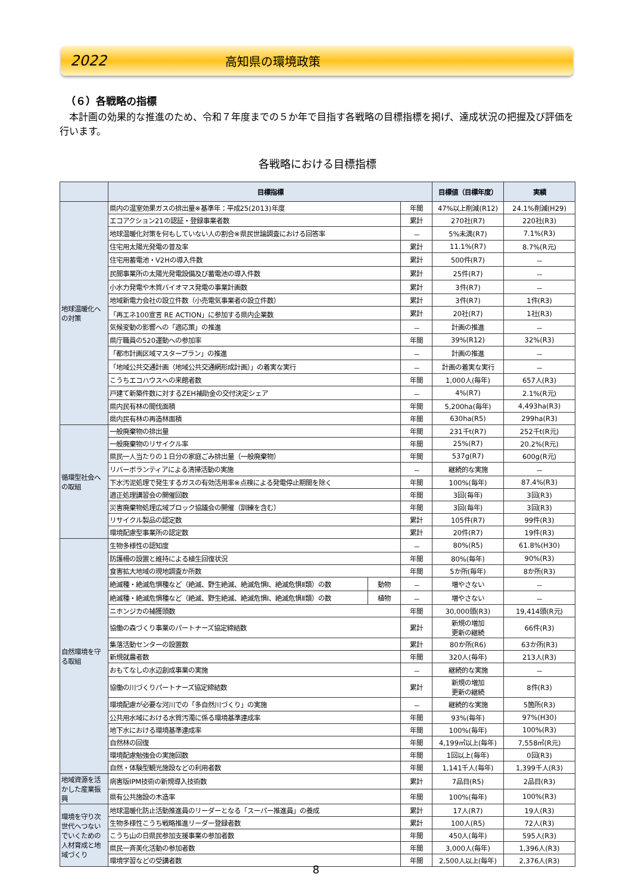2022 高知県の環境政策
（６）各戦略の指標
本計画の効果的な推進のため、令和７年度までの５か年で目指す各戦略の目標指標を掲げ、達成状況の把握及び評価を行います。
各戦略における目標指標
| | 目標指標 | | | 目標値（目標年度） | 実績 | |
| --- | --- | --- | --- | --- | --- | --- |
| 地球温暖化への対策 | 県内の温室効果ガスの排出量※基準年：平成25(2013)年度 | | 年間 | 47%以上削減(R12) | 24.1%削減(H29) | |
| | エコアクション21の認証・登録事業者数 | | 累計 | 270社(R7) | 220社(R3) | |
| | 地球温暖化対策を何もしていない人の割合※県民世論調査における回答率 | | － | 5%未満(R7) | 7.1%(R3) | |
| | 住宅用太陽光発電の普及率 | | 累計 | 11.1%(R7) | 8.7%(R元) | |
| | 住宅用蓄電池・V2Hの導入件数 | | 累計 | 500件(R7) | － | |
| | 民間事業所の太陽光発電設備及び蓄電池の導入件数 | | 累計 | 25件(R7) | － | |
| | 小水力発電や木質バイオマス発電の事業計画数 | | 累計 | 3件(R7) | － | |
| | 地域新電力会社の設立件数（小売電気事業者の設立件数） | | 累計 | 3件(R7) | 1件(R3) | |
| | 「再エネ100宣言 RE ACTION」に参加する県内企業数 | | 累計 | 20社(R7) | 1社(R3) | |
| | 気候変動の影響への「適応策」の推進 | | － | 計画の推進 | － | |
| | 県庁職員の520運動への参加率 | | 年間 | 39%(R12) | 32%(R3) | |
| | 「都市計画区域マスタープラン」の推進 | | － | 計画の推進 | － | |
| | 「地域公共交通計画（地域公共交通網形成計画）」の着実な実行 | | － | 計画の着実な実行 | － | |
| | こうちエコハウスへの来館者数 | | 年間 | 1,000人(毎年) | 657人(R3) | |
| | 戸建て新築件数に対するZEH補助金の交付決定シェア | | － | 4%(R7) | 2.1%(R元) | |
| | 県内民有林の間伐面積 | | 年間 | 5,200ha(毎年) | 4,493ha(R3) | |
| | 県内民有林の再造林面積 | | 年間 | 630ha(R5) | 299ha(R3) | |
| 循環型社会への取組 | 一般廃棄物の排出量 | | 年間 | 231千t(R7) | 252千t(R元) | |
| | 一般廃棄物のリサイクル率 | | 年間 | 25%(R7) | 20.2%(R元) | |
| | 県民一人当たりの１日分の家庭ごみ排出量（一般廃棄物） | | 年間 | 537g(R7) | 600g(R元) | |
| | リバーボランティアによる清掃活動の実施 | | － | 継続的な実施 | － | |
| | 下水汚泥処理で発生するガスの有効活用率※点検による発電停止期間を除く | | 年間 | 100%(毎年) | 87.4%(R3) | |
| | 適正処理講習会の開催回数 | | 年間 | 3回(毎年) | 3回(R3) | |
| | 災害廃棄物処理広域ブロック協議会の開催（訓練を含む） | | 年間 | 3回(毎年) | 3回(R3) | |
| | リサイクル製品の認定数 | | 累計 | 105件(R7) | 99件(R3) | |
| | 環境配慮型事業所の認定数 | | 累計 | 20件(R7) | 19件(R3) | |
| 自然環境を守る取組 | 生物多様性の認知度 | | － | 80%(R5) | 61.8%(H30) | |
| | 防護柵の設置と維持による植生回復状況 | | 年間 | 80%(毎年) | 90%(R3) | |
| | 食害拡大地域の現地調査か所数 | | 年間 | 5か所(毎年) | 8か所(R3) | |
| | 絶滅種・絶滅危惧種など（絶滅、野生絶滅、絶滅危惧Ⅰ、絶滅危惧Ⅱ類）の数 | 動物 | － | 増やさない | － | |
| | 絶滅種・絶滅危惧種など（絶滅、野生絶滅、絶滅危惧Ⅰ、絶滅危惧Ⅱ類）の数 | 植物 | － | 増やさない | － | |
| | ニホンジカの捕獲頭数 | | 年間 | 30,000頭(R3) | 19,414頭(R元) | |
| | 協働の森づくり事業のパートナーズ協定締結数 | | 累計 | 新規の増加 更新の継続 | 66件(R3) | |
| | 集落活動センターの設置数 | | 累計 | 80か所(R6) | 63か所(R3) | |
| | 新規就農者数 | | 年間 | 320人(毎年) | 213人(R3) | |
| | おもてなしの水辺創成事業の実施 | | － | 継続的な実施 | － | |
| | 協働の川づくりパートナーズ協定締結数 | | 累計 | 新規の増加 更新の継続 | 8件(R3) | |
| | 環境配慮が必要な河川での「多自然川づくり」の実施 | | － | 継続的な実施 | 5箇所(R3) | |
| | 公共用水域における水質汚濁に係る環境基準達成率 | | 年間 | 93%(毎年) | 97%(H30) | |
| | 地下水における環境基準達成率 | | 年間 | 100%(毎年) | 100%(R3) | |
| | 自然林の回復 | | 年間 | 4,199㎡以上(毎年) | 7,558㎡(R元) | |
| | 環境配慮勉強会の実施回数 | | 年間 | 1回以上(毎年) | 0回(R3) | |
| | 自然・体験型観光施設などの利用者数 | | 年間 | 1,141千人(毎年) | 1,399千人(R3) | |
| | 地域資源を活かした産業振興 | 病害版IPM技術の新規導入技術数 | | 累計 | 7品目(R5) | 2品目(R3) |
| | | 県有公共施設の木造率 | | 年間 | 100%(毎年) | 100%(R3) |
| 環境を守り次世代へつないでいくための人材育成と地域づくり | 地球温暖化防止活動推進員のリーダーとなる「スーパー推進員」の養成 | | 累計 | 17人(R7) | 19人(R3) | |
| | 生物多様性こうち戦略推進リーダー登録者数 | | 累計 | 100人(R5) | 72人(R3) | |
| | こうち山の日県民参加支援事業の参加者数 | | 年間 | 450人(毎年) | 595人(R3) | |
| | 県民一斉美化活動の参加者数 | | 年間 | 3,000人(毎年) | 1,396人(R3) | |
| | 環境学習などの受講者数 | | 年間 | 2,500人以上(毎年) | 2,376人(R3) | |
8